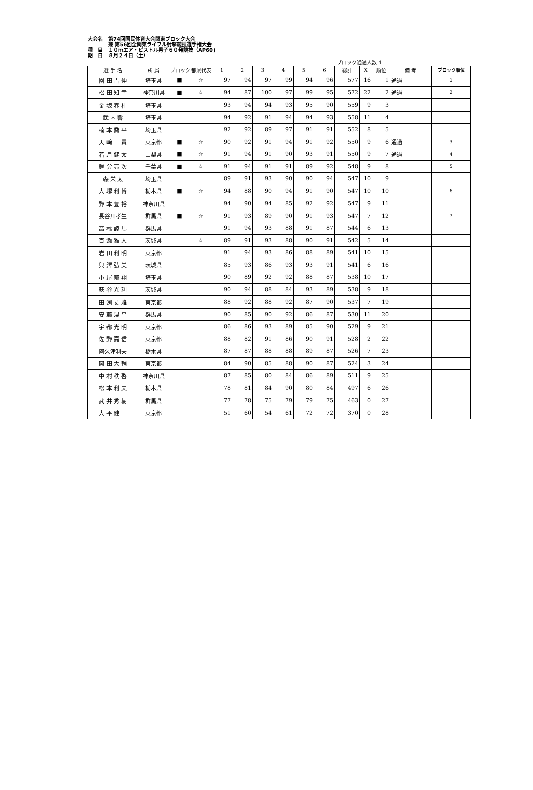大会名　第74回国民体育大会関東ブロック大会
　　　　兼 第56回全関東ライフル射撃競技選手権大会
種　目　１０ｍエア・ピストル男子６０発競技（AP60)
期　日　８月２４日（土）
ブロック通過人数 4
| 選 手 名 | 所 属 | ブロック | 都県代表 | 1 | 2 | 3 | 4 | 5 | 6 | 総計 | X | 順位 | 備 考 | ブロック順位 |
| --- | --- | --- | --- | --- | --- | --- | --- | --- | --- | --- | --- | --- | --- | --- |
| 園 田 吉 伸 | 埼玉県 | ■ | ☆ | 97 | 94 | 97 | 99 | 94 | 96 | 577 | 16 | 1 | 通過 | 1 |
| 松 田 知 幸 | 神奈川県 | ■ | ☆ | 94 | 87 | 100 | 97 | 99 | 95 | 572 | 22 | 2 | 通過 | 2 |
| 金 坂 春 杜 | 埼玉県 | | | 93 | 94 | 94 | 93 | 95 | 90 | 559 | 9 | 3 | | |
| 武 内 響 | 埼玉県 | | | 94 | 92 | 91 | 94 | 94 | 93 | 558 | 11 | 4 | | |
| 楠 本 喬 平 | 埼玉県 | | | 92 | 92 | 89 | 97 | 91 | 91 | 552 | 8 | 5 | | |
| 天 﨑 一 貴 | 東京都 | ■ | ☆ | 90 | 92 | 91 | 94 | 91 | 92 | 550 | 9 | 6 | 通過 | 3 |
| 若 月 健 太 | 山梨県 | ■ | ☆ | 91 | 94 | 91 | 90 | 93 | 91 | 550 | 9 | 7 | 通過 | 4 |
| 鐙 分 亮 次 | 千葉県 | ■ | ☆ | 91 | 94 | 91 | 91 | 89 | 92 | 548 | 9 | 8 | | 5 |
| 森 栄 太 | 埼玉県 | | | 89 | 91 | 93 | 90 | 90 | 94 | 547 | 10 | 9 | | |
| 大 塚 利 博 | 栃木県 | ■ | ☆ | 94 | 88 | 90 | 94 | 91 | 90 | 547 | 10 | 10 | | 6 |
| 野 本 豊 裕 | 神奈川県 | | | 94 | 90 | 94 | 85 | 92 | 92 | 547 | 9 | 11 | | |
| 長谷川孝生 | 群馬県 | ■ | ☆ | 91 | 93 | 89 | 90 | 91 | 93 | 547 | 7 | 12 | | 7 |
| 高 橋 諒 馬 | 群馬県 | | | 91 | 94 | 93 | 88 | 91 | 87 | 544 | 6 | 13 | | |
| 百 瀬 雅 人 | 茨城県 | | ☆ | 89 | 91 | 93 | 88 | 90 | 91 | 542 | 5 | 14 | | |
| 岩 田 利 明 | 東京都 | | | 91 | 94 | 93 | 86 | 88 | 89 | 541 | 10 | 15 | | |
| 與 澤 弘 美 | 茨城県 | | | 85 | 93 | 86 | 93 | 93 | 91 | 541 | 6 | 16 | | |
| 小 屋 郁 翔 | 埼玉県 | | | 90 | 89 | 92 | 92 | 88 | 87 | 538 | 10 | 17 | | |
| 萩 谷 光 利 | 茨城県 | | | 90 | 94 | 88 | 84 | 93 | 89 | 538 | 9 | 18 | | |
| 田 渕 丈 雅 | 東京都 | | | 88 | 92 | 88 | 92 | 87 | 90 | 537 | 7 | 19 | | |
| 安 藤 滉 平 | 群馬県 | | | 90 | 85 | 90 | 92 | 86 | 87 | 530 | 11 | 20 | | |
| 宇 都 光 明 | 東京都 | | | 86 | 86 | 93 | 89 | 85 | 90 | 529 | 9 | 21 | | |
| 佐 野 嘉 信 | 東京都 | | | 88 | 82 | 91 | 86 | 90 | 91 | 528 | 2 | 22 | | |
| 阿久津利夫 | 栃木県 | | | 87 | 87 | 88 | 88 | 89 | 87 | 526 | 7 | 23 | | |
| 岡 田 大 輔 | 東京都 | | | 84 | 90 | 85 | 88 | 90 | 87 | 524 | 3 | 24 | | |
| 中 村 秩 啓 | 神奈川県 | | | 87 | 85 | 80 | 84 | 86 | 89 | 511 | 9 | 25 | | |
| 松 本 利 夫 | 栃木県 | | | 78 | 81 | 84 | 90 | 80 | 84 | 497 | 6 | 26 | | |
| 武 井 秀 樹 | 群馬県 | | | 77 | 78 | 75 | 79 | 79 | 75 | 463 | 0 | 27 | | |
| 大 平 健 一 | 東京都 | | | 51 | 60 | 54 | 61 | 72 | 72 | 370 | 0 | 28 | | |